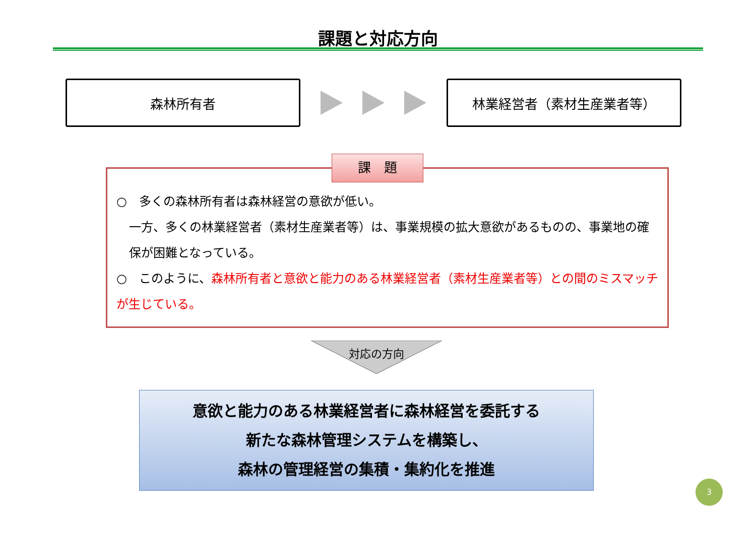課題と対応方向
森林所有者 林業経営者（素材生産業者等）
課　題
○　多くの森林所有者は森林経営の意欲が低い。
一方、多くの林業経営者（素材生産業者等）は、事業規模の拡大意欲があるものの、事業地の確保が困難となっている。
○　このように、森林所有者と意欲と能力のある林業経営者（素材生産業者等）との間のミスマッチが生じている。
対応の方向
意欲と能力のある林業経営者に森林経営を委託する
新たな森林管理システムを構築し、
森林の管理経営の集積・集約化を推進
3